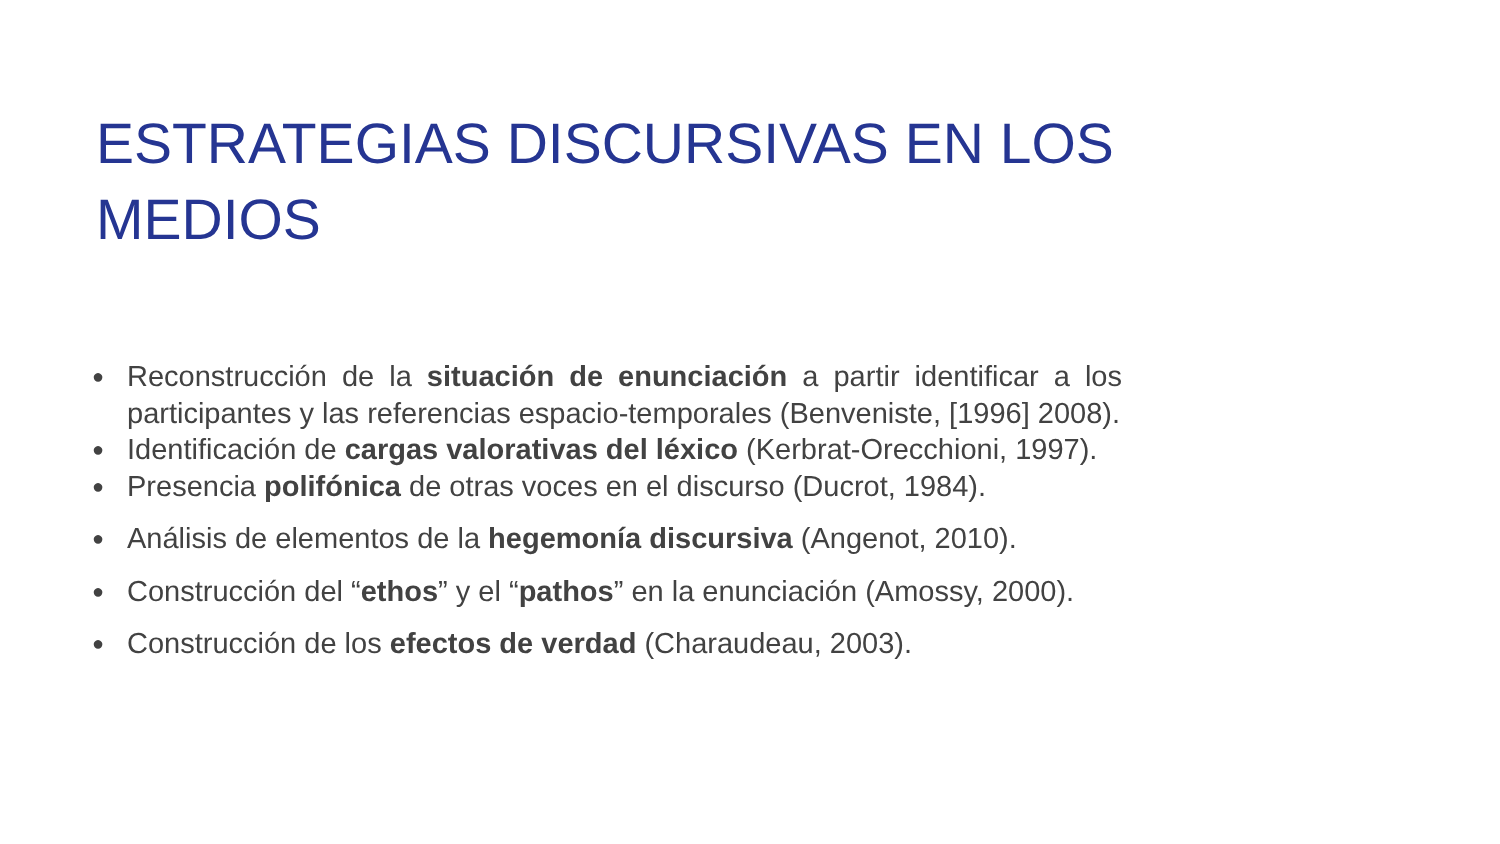ESTRATEGIAS DISCURSIVAS EN LOS MEDIOS
● Reconstrucción de la situación de enunciación a partir identificar a los participantes y las referencias espacio-temporales (Benveniste, [1996] 2008).
● Identificación de cargas valorativas del léxico (Kerbrat-Orecchioni, 1997).
● Presencia polifónica de otras voces en el discurso (Ducrot, 1984).
● Análisis de elementos de la hegemonía discursiva (Angenot, 2010).
● Construcción del “ethos” y el “pathos” en la enunciación (Amossy, 2000).
● Construcción de los efectos de verdad (Charaudeau, 2003).